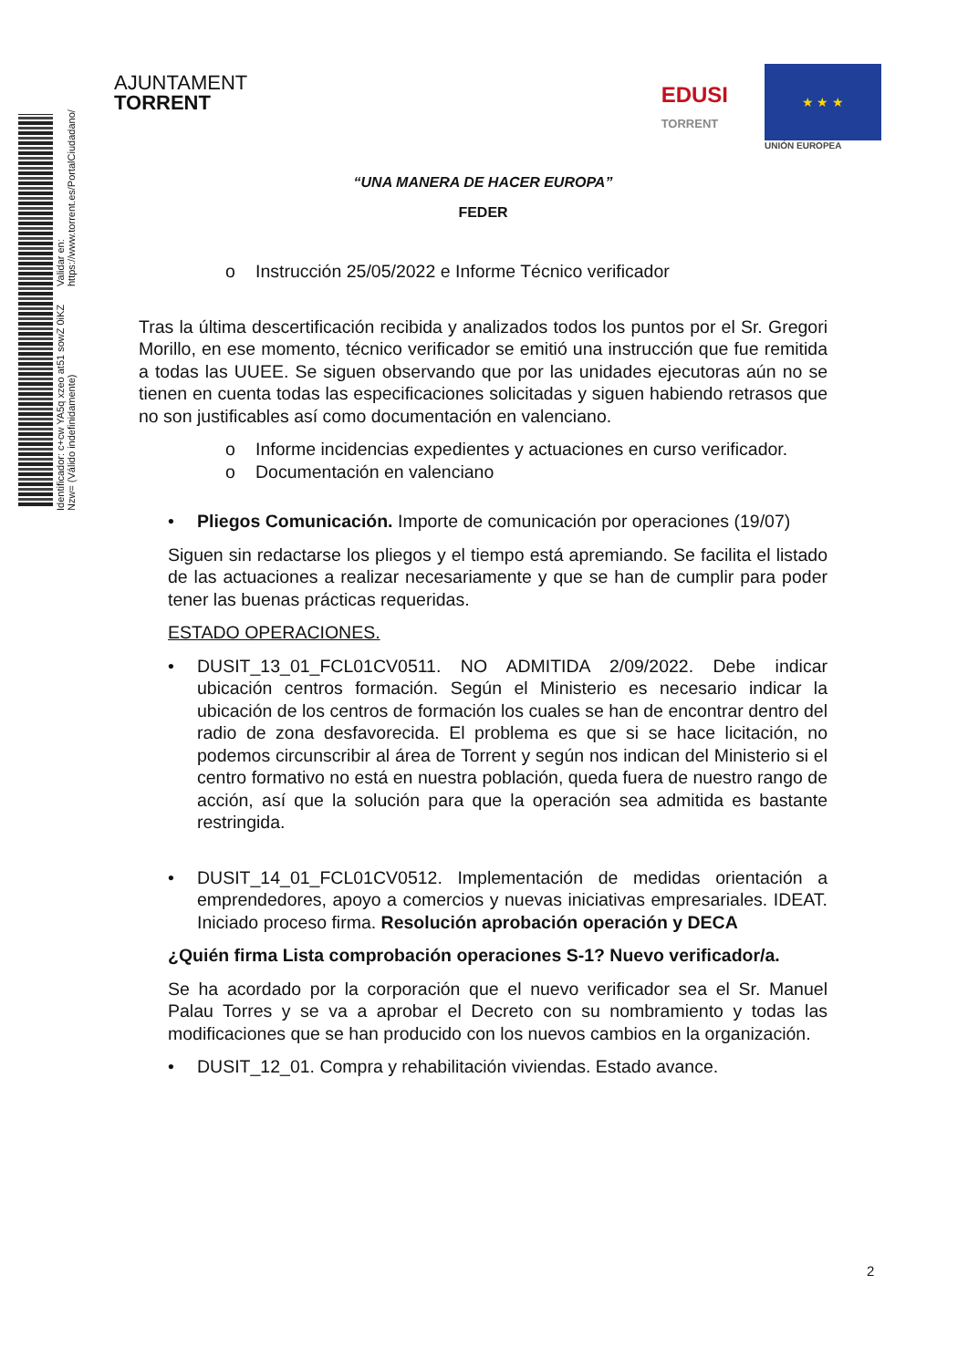Identificador: c+cw YA5q xzeo at51 sowZ 0iKZ Nzw= (Válido indefinidamente)
Validar en: https://www.torrent.es/PortalCiudadano/
AJUNTAMENT
TORRENT
EDUSI
TORRENT
★ ★ ★
UNIÓN EUROPEA
“UNA MANERA DE HACER EUROPA”
FEDER
o Instrucción 25/05/2022 e Informe Técnico verificador
Tras la última descertificación recibida y analizados todos los puntos por el Sr. Gregori Morillo, en ese momento, técnico verificador se emitió una instrucción que fue remitida a todas las UUEE. Se siguen observando que por las unidades ejecutoras aún no se tienen en cuenta todas las especificaciones solicitadas y siguen habiendo retrasos que no son justificables así como documentación en valenciano.
o Informe incidencias expedientes y actuaciones en curso verificador.
o Documentación en valenciano
• Pliegos Comunicación. Importe de comunicación por operaciones (19/07)
Siguen sin redactarse los pliegos y el tiempo está apremiando. Se facilita el listado de las actuaciones a realizar necesariamente y que se han de cumplir para poder tener las buenas prácticas requeridas.
ESTADO OPERACIONES.
• DUSIT_13_01_FCL01CV0511. NO ADMITIDA 2/09/2022. Debe indicar ubicación centros formación. Según el Ministerio es necesario indicar la ubicación de los centros de formación los cuales se han de encontrar dentro del radio de zona desfavorecida. El problema es que si se hace licitación, no podemos circunscribir al área de Torrent y según nos indican del Ministerio si el centro formativo no está en nuestra población, queda fuera de nuestro rango de acción, así que la solución para que la operación sea admitida es bastante restringida.
• DUSIT_14_01_FCL01CV0512. Implementación de medidas orientación a emprendedores, apoyo a comercios y nuevas iniciativas empresariales. IDEAT. Iniciado proceso firma. Resolución aprobación operación y DECA
¿Quién firma Lista comprobación operaciones S-1? Nuevo verificador/a.
Se ha acordado por la corporación que el nuevo verificador sea el Sr. Manuel Palau Torres y se va a aprobar el Decreto con su nombramiento y todas las modificaciones que se han producido con los nuevos cambios en la organización.
• DUSIT_12_01. Compra y rehabilitación viviendas. Estado avance.
2